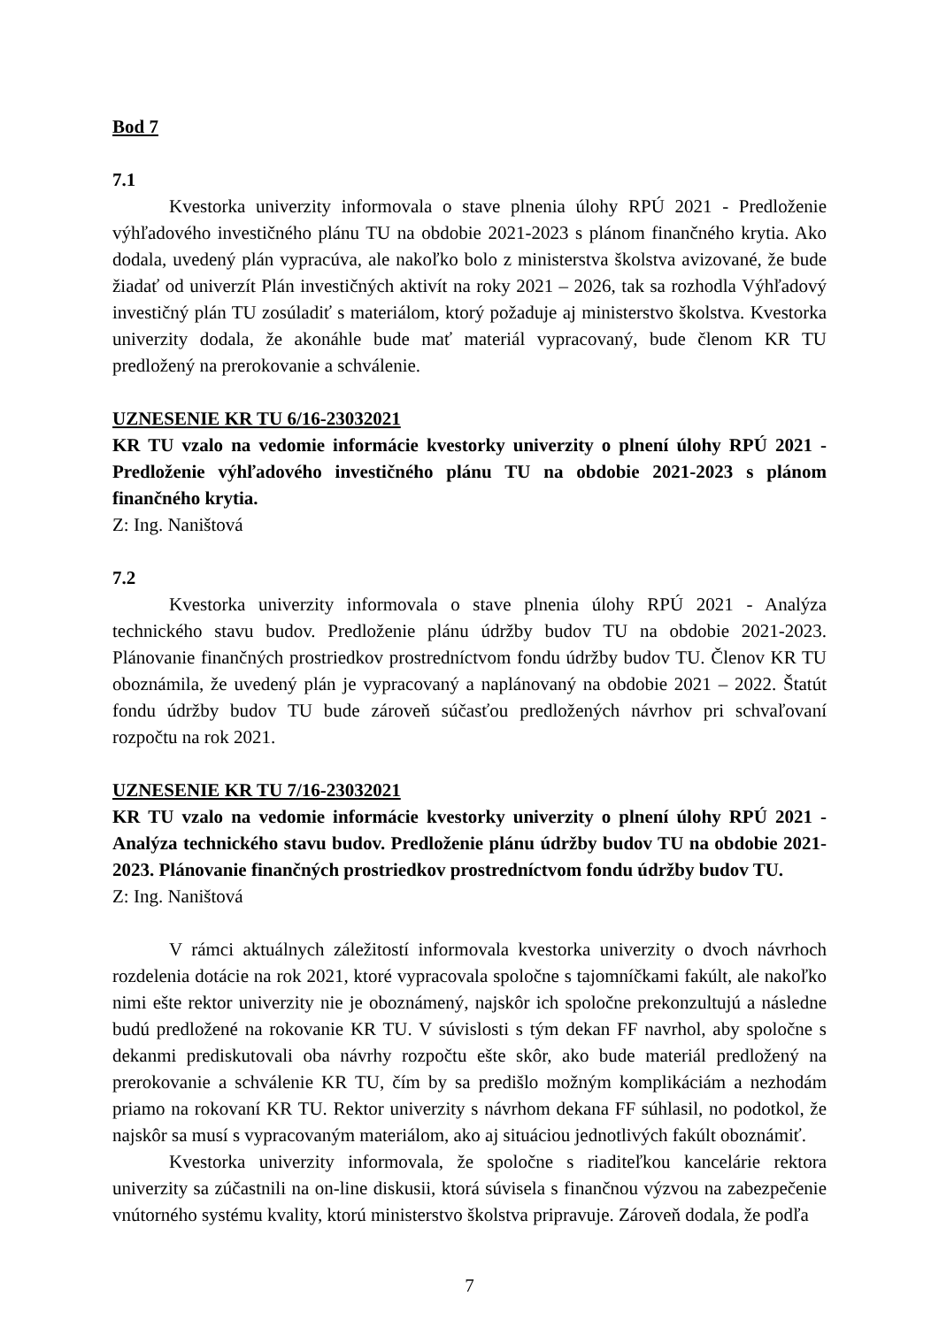Bod 7
7.1
Kvestorka univerzity informovala o stave plnenia úlohy RPÚ 2021 - Predloženie výhľadového investičného plánu TU na obdobie 2021-2023 s plánom finančného krytia. Ako dodala, uvedený plán vypracúva, ale nakoľko bolo z ministerstva školstva avizované, že bude žiadať od univerzít Plán investičných aktivít na roky 2021 – 2026, tak sa rozhodla Výhľadový investičný plán TU zosúladiť s materiálom, ktorý požaduje aj ministerstvo školstva. Kvestorka univerzity dodala, že akonáhle bude mať materiál vypracovaný, bude členom KR TU predložený na prerokovanie a schválenie.
UZNESENIE KR TU 6/16-23032021
KR TU vzalo na vedomie informácie kvestorky univerzity o plnení úlohy RPÚ 2021 - Predloženie výhľadového investičného plánu TU na obdobie 2021-2023 s plánom finančného krytia.
Z: Ing. Naništová
7.2
Kvestorka univerzity informovala o stave plnenia úlohy RPÚ 2021 - Analýza technického stavu budov. Predloženie plánu údržby budov TU na obdobie 2021-2023. Plánovanie finančných prostriedkov prostredníctvom fondu údržby budov TU. Členov KR TU oboznámila, že uvedený plán je vypracovaný a naplánovaný na obdobie 2021 – 2022. Štatút fondu údržby budov TU bude zároveň súčasťou predložených návrhov pri schvaľovaní rozpočtu na rok 2021.
UZNESENIE KR TU 7/16-23032021
KR TU vzalo na vedomie informácie kvestorky univerzity o plnení úlohy RPÚ 2021 - Analýza technického stavu budov. Predloženie plánu údržby budov TU na obdobie 2021-2023. Plánovanie finančných prostriedkov prostredníctvom fondu údržby budov TU.
Z: Ing. Naništová
V rámci aktuálnych záležitostí informovala kvestorka univerzity o dvoch návrhoch rozdelenia dotácie na rok 2021, ktoré vypracovala spoločne s tajomníčkami fakúlt, ale nakoľko nimi ešte rektor univerzity nie je oboznámený, najskôr ich spoločne prekonzultujú a následne budú predložené na rokovanie KR TU. V súvislosti s tým dekan FF navrhol, aby spoločne s dekanmi prediskutovali oba návrhy rozpočtu ešte skôr, ako bude materiál predložený na prerokovanie a schválenie KR TU, čím by sa predišlo možným komplikáciám a nezhodám priamo na rokovaní KR TU. Rektor univerzity s návrhom dekana FF súhlasil, no podotkol, že najskôr sa musí s vypracovaným materiálom, ako aj situáciou jednotlivých fakúlt oboznámiť.
Kvestorka univerzity informovala, že spoločne s riaditeľkou kancelárie rektora univerzity sa zúčastnili na on-line diskusii, ktorá súvisela s finančnou výzvou na zabezpečenie vnútorného systému kvality, ktorú ministerstvo školstva pripravuje. Zároveň dodala, že podľa
7